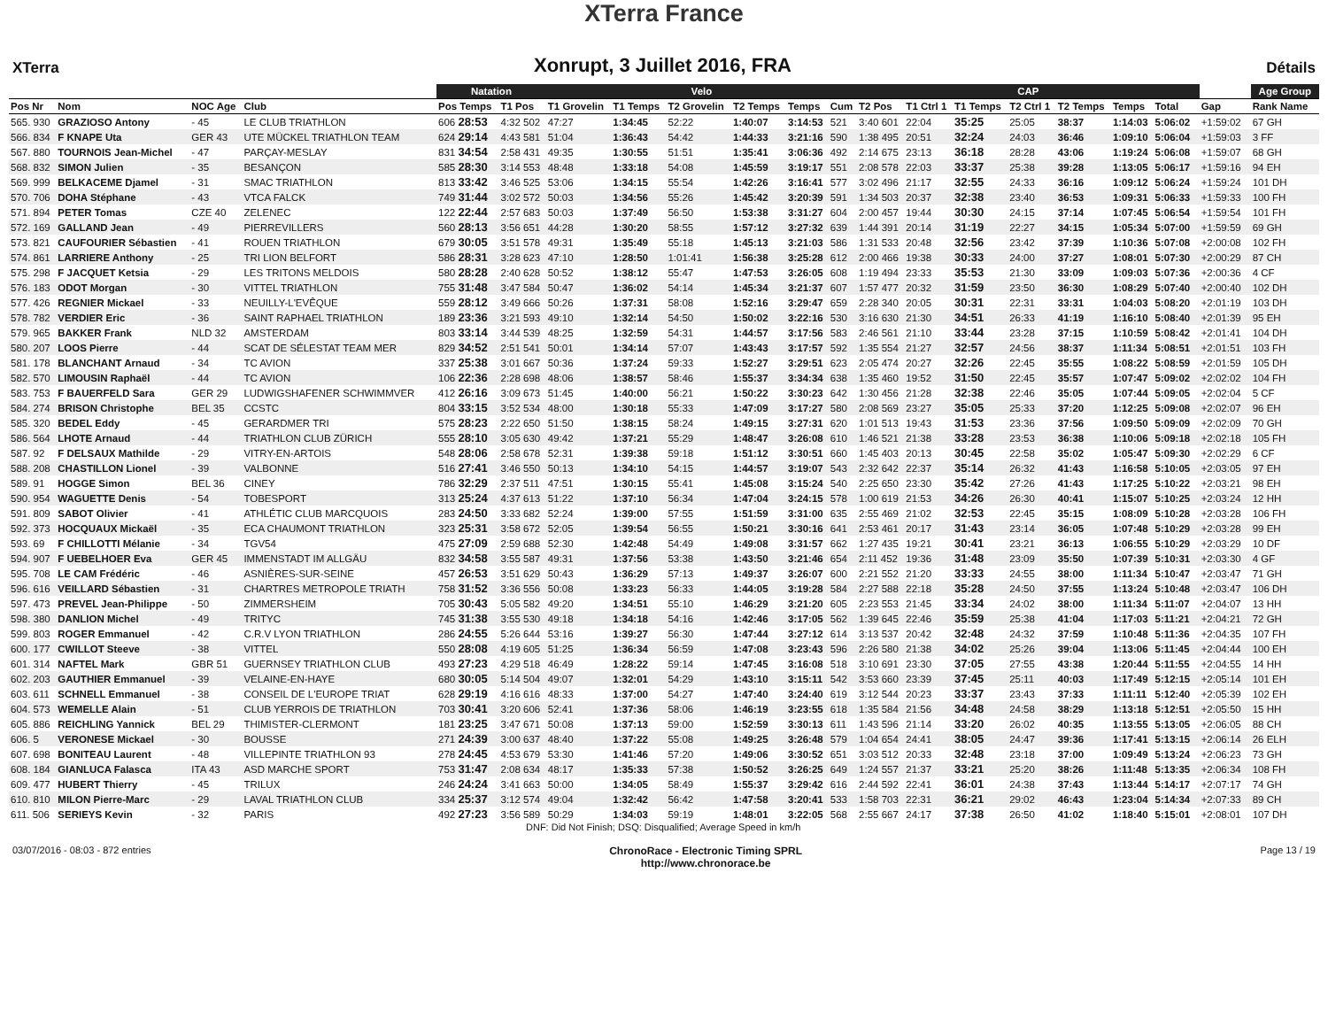XTerra France
XTerra Xonrupt, 3 Juillet 2016, FRA Détails
| | | | | | Natation | | Velo | | | | | | CAP | | | | | | | | | | Age Group | |
| --- | --- | --- | --- | --- | --- | --- | --- | --- | --- | --- | --- | --- | --- | --- | --- | --- | --- | --- | --- | --- | --- | --- | --- | --- |
| Pos Nr | Nom | NOC Age | Club | | Pos Temps | T1 Pos | T1 Grovelin | T1 Temps | T2 Grovelin | T2 Temps | Temps | Cum | T2 Pos | T1 Ctrl 1 | T1 Temps | T2 Ctrl 1 | T2 Temps | Temps | Total | | Gap | | Rank Name | |
| 565. 930 | GRAZIOSO Antony | - 45 | LE CLUB TRIATHLON | | 606 28:53 | 4:32 502 | 47:27 | 1:34:45 | 52:22 | 1:40:07 | 3:14:53 | 521 | 3:40 601 | 22:04 | 35:25 | 25:05 | 38:37 | 1:14:03 | 5:06:02 | | +1:59:02 | | 67 GH | |
| 566. 834 | F KNAPE Uta | GER 43 | UTE MÜCKEL TRIATHLON TEAM | | 624 29:14 | 4:43 581 | 51:04 | 1:36:43 | 54:42 | 1:44:33 | 3:21:16 | 590 | 1:38 495 | 20:51 | 32:24 | 24:03 | 36:46 | 1:09:10 | 5:06:04 | | +1:59:03 | | 3 FF | |
| 567. 880 | TOURNOIS Jean-Michel | - 47 | PARÇAY-MESLAY | | 831 34:54 | 2:58 431 | 49:35 | 1:30:55 | 51:51 | 1:35:41 | 3:06:36 | 492 | 2:14 675 | 23:13 | 36:18 | 28:28 | 43:06 | 1:19:24 | 5:06:08 | | +1:59:07 | | 68 GH | |
| 568. 832 | SIMON Julien | - 35 | BESANÇON | | 585 28:30 | 3:14 553 | 48:48 | 1:33:18 | 54:08 | 1:45:59 | 3:19:17 | 551 | 2:08 578 | 22:03 | 33:37 | 25:38 | 39:28 | 1:13:05 | 5:06:17 | | +1:59:16 | | 94 EH | |
| 569. 999 | BELKACEME Djamel | - 31 | SMAC TRIATHLON | | 813 33:42 | 3:46 525 | 53:06 | 1:34:15 | 55:54 | 1:42:26 | 3:16:41 | 577 | 3:02 496 | 21:17 | 32:55 | 24:33 | 36:16 | 1:09:12 | 5:06:24 | | +1:59:24 | | 101 DH | |
| 570. 706 | DOHA Stéphane | - 43 | VTCA FALCK | | 749 31:44 | 3:02 572 | 50:03 | 1:34:56 | 55:26 | 1:45:42 | 3:20:39 | 591 | 1:34 503 | 20:37 | 32:38 | 23:40 | 36:53 | 1:09:31 | 5:06:33 | | +1:59:33 | | 100 FH | |
| 571. 894 | PETER Tomas | CZE 40 | ZELENEC | | 122 22:44 | 2:57 683 | 50:03 | 1:37:49 | 56:50 | 1:53:38 | 3:31:27 | 604 | 2:00 457 | 19:44 | 30:30 | 24:15 | 37:14 | 1:07:45 | 5:06:54 | | +1:59:54 | | 101 FH | |
| 572. 169 | GALLAND Jean | - 49 | PIERREVILLERS | | 560 28:13 | 3:56 651 | 44:28 | 1:30:20 | 58:55 | 1:57:12 | 3:27:32 | 639 | 1:44 391 | 20:14 | 31:19 | 22:27 | 34:15 | 1:05:34 | 5:07:00 | | +1:59:59 | | 69 GH | |
| 573. 821 | CAUFOURIER Sébastien | - 41 | ROUEN TRIATHLON | | 679 30:05 | 3:51 578 | 49:31 | 1:35:49 | 55:18 | 1:45:13 | 3:21:03 | 586 | 1:31 533 | 20:48 | 32:56 | 23:42 | 37:39 | 1:10:36 | 5:07:08 | | +2:00:08 | | 102 FH | |
| 574. 861 | LARRIERE Anthony | - 25 | TRI LION BELFORT | | 586 28:31 | 3:28 623 | 47:10 | 1:28:50 | 1:01:41 | 1:56:38 | 3:25:28 | 612 | 2:00 466 | 19:38 | 30:33 | 24:00 | 37:27 | 1:08:01 | 5:07:30 | | +2:00:29 | | 87 CH | |
| 575. 298 | F JACQUET Ketsia | - 29 | LES TRITONS MELDOIS | | 580 28:28 | 2:40 628 | 50:52 | 1:38:12 | 55:47 | 1:47:53 | 3:26:05 | 608 | 1:19 494 | 23:33 | 35:53 | 21:30 | 33:09 | 1:09:03 | 5:07:36 | | +2:00:36 | | 4 CF | |
| 576. 183 | ODOT Morgan | - 30 | VITTEL TRIATHLON | | 755 31:48 | 3:47 584 | 50:47 | 1:36:02 | 54:14 | 1:45:34 | 3:21:37 | 607 | 1:57 477 | 20:32 | 31:59 | 23:50 | 36:30 | 1:08:29 | 5:07:40 | | +2:00:40 | | 102 DH | |
| 577. 426 | REGNIER Mickael | - 33 | NEUILLY-L'EVÊQUE | | 559 28:12 | 3:49 666 | 50:26 | 1:37:31 | 58:08 | 1:52:16 | 3:29:47 | 659 | 2:28 340 | 20:05 | 30:31 | 22:31 | 33:31 | 1:04:03 | 5:08:20 | | +2:01:19 | | 103 DH | |
| 578. 782 | VERDIER Eric | - 36 | SAINT RAPHAEL TRIATHLON | | 189 23:36 | 3:21 593 | 49:10 | 1:32:14 | 54:50 | 1:50:02 | 3:22:16 | 530 | 3:16 630 | 21:30 | 34:51 | 26:33 | 41:19 | 1:16:10 | 5:08:40 | | +2:01:39 | | 95 EH | |
| 579. 965 | BAKKER Frank | NLD 32 | AMSTERDAM | | 803 33:14 | 3:44 539 | 48:25 | 1:32:59 | 54:31 | 1:44:57 | 3:17:56 | 583 | 2:46 561 | 21:10 | 33:44 | 23:28 | 37:15 | 1:10:59 | 5:08:42 | | +2:01:41 | | 104 DH | |
| 580. 207 | LOOS Pierre | - 44 | SCAT DE SÉLESTAT TEAM MER | | 829 34:52 | 2:51 541 | 50:01 | 1:34:14 | 57:07 | 1:43:43 | 3:17:57 | 592 | 1:35 554 | 21:27 | 32:57 | 24:56 | 38:37 | 1:11:34 | 5:08:51 | | +2:01:51 | | 103 FH | |
| 581. 178 | BLANCHANT Arnaud | - 34 | TC AVION | | 337 25:38 | 3:01 667 | 50:36 | 1:37:24 | 59:33 | 1:52:27 | 3:29:51 | 623 | 2:05 474 | 20:27 | 32:26 | 22:45 | 35:55 | 1:08:22 | 5:08:59 | | +2:01:59 | | 105 DH | |
| 582. 570 | LIMOUSIN Raphaël | - 44 | TC AVION | | 106 22:36 | 2:28 698 | 48:06 | 1:38:57 | 58:46 | 1:55:37 | 3:34:34 | 638 | 1:35 460 | 19:52 | 31:50 | 22:45 | 35:57 | 1:07:47 | 5:09:02 | | +2:02:02 | | 104 FH | |
| 583. 753 | F BAUERFELD Sara | GER 29 | LUDWIGSHAFENER SCHWIMMVER | | 412 26:16 | 3:09 673 | 51:45 | 1:40:00 | 56:21 | 1:50:22 | 3:30:23 | 642 | 1:30 456 | 21:28 | 32:38 | 22:46 | 35:05 | 1:07:44 | 5:09:05 | | +2:02:04 | | 5 CF | |
| 584. 274 | BRISON Christophe | BEL 35 | CCSTC | | 804 33:15 | 3:52 534 | 48:00 | 1:30:18 | 55:33 | 1:47:09 | 3:17:27 | 580 | 2:08 569 | 23:27 | 35:05 | 25:33 | 37:20 | 1:12:25 | 5:09:08 | | +2:02:07 | | 96 EH | |
| 585. 320 | BEDEL Eddy | - 45 | GERARDMER TRI | | 575 28:23 | 2:22 650 | 51:50 | 1:38:15 | 58:24 | 1:49:15 | 3:27:31 | 620 | 1:01 513 | 19:43 | 31:53 | 23:36 | 37:56 | 1:09:50 | 5:09:09 | | +2:02:09 | | 70 GH | |
| 586. 564 | LHOTE Arnaud | - 44 | TRIATHLON CLUB ZÜRICH | | 555 28:10 | 3:05 630 | 49:42 | 1:37:21 | 55:29 | 1:48:47 | 3:26:08 | 610 | 1:46 521 | 21:38 | 33:28 | 23:53 | 36:38 | 1:10:06 | 5:09:18 | | +2:02:18 | | 105 FH | |
| 587. 92 | F DELSAUX Mathilde | - 29 | VITRY-EN-ARTOIS | | 548 28:06 | 2:58 678 | 52:31 | 1:39:38 | 59:18 | 1:51:12 | 3:30:51 | 660 | 1:45 403 | 20:13 | 30:45 | 22:58 | 35:02 | 1:05:47 | 5:09:30 | | +2:02:29 | | 6 CF | |
| 588. 208 | CHASTILLON Lionel | - 39 | VALBONNE | | 516 27:41 | 3:46 550 | 50:13 | 1:34:10 | 54:15 | 1:44:57 | 3:19:07 | 543 | 2:32 642 | 22:37 | 35:14 | 26:32 | 41:43 | 1:16:58 | 5:10:05 | | +2:03:05 | | 97 EH | |
| 589. 91 | HOGGE Simon | BEL 36 | CINEY | | 786 32:29 | 2:37 511 | 47:51 | 1:30:15 | 55:41 | 1:45:08 | 3:15:24 | 540 | 2:25 650 | 23:30 | 35:42 | 27:26 | 41:43 | 1:17:25 | 5:10:22 | | +2:03:21 | | 98 EH | |
| 590. 954 | WAGUETTE Denis | - 54 | TOBESPORT | | 313 25:24 | 4:37 613 | 51:22 | 1:37:10 | 56:34 | 1:47:04 | 3:24:15 | 578 | 1:00 619 | 21:53 | 34:26 | 26:30 | 40:41 | 1:15:07 | 5:10:25 | | +2:03:24 | | 12 HH | |
| 591. 809 | SABOT Olivier | - 41 | ATHLÉTIC CLUB MARCQUOIS | | 283 24:50 | 3:33 682 | 52:24 | 1:39:00 | 57:55 | 1:51:59 | 3:31:00 | 635 | 2:55 469 | 21:02 | 32:53 | 22:45 | 35:15 | 1:08:09 | 5:10:28 | | +2:03:28 | | 106 FH | |
| 592. 373 | HOCQUAUX Mickaël | - 35 | ECA CHAUMONT TRIATHLON | | 323 25:31 | 3:58 672 | 52:05 | 1:39:54 | 56:55 | 1:50:21 | 3:30:16 | 641 | 2:53 461 | 20:17 | 31:43 | 23:14 | 36:05 | 1:07:48 | 5:10:29 | | +2:03:28 | | 99 EH | |
| 593. 69 | F CHILLOTTI Mélanie | - 34 | TGV54 | | 475 27:09 | 2:59 688 | 52:30 | 1:42:48 | 54:49 | 1:49:08 | 3:31:57 | 662 | 1:27 435 | 19:21 | 30:41 | 23:21 | 36:13 | 1:06:55 | 5:10:29 | | +2:03:29 | | 10 DF | |
| 594. 907 | F UEBELHOER Eva | GER 45 | IMMENSTADT IM ALLGÄU | | 832 34:58 | 3:55 587 | 49:31 | 1:37:56 | 53:38 | 1:43:50 | 3:21:46 | 654 | 2:11 452 | 19:36 | 31:48 | 23:09 | 35:50 | 1:07:39 | 5:10:31 | | +2:03:30 | | 4 GF | |
| 595. 708 | LE CAM Frédéric | - 46 | ASNIÈRES-SUR-SEINE | | 457 26:53 | 3:51 629 | 50:43 | 1:36:29 | 57:13 | 1:49:37 | 3:26:07 | 600 | 2:21 552 | 21:20 | 33:33 | 24:55 | 38:00 | 1:11:34 | 5:10:47 | | +2:03:47 | | 71 GH | |
| 596. 616 | VEILLARD Sébastien | - 31 | CHARTRES METROPOLE TRIATH | | 758 31:52 | 3:36 556 | 50:08 | 1:33:23 | 56:33 | 1:44:05 | 3:19:28 | 584 | 2:27 588 | 22:18 | 35:28 | 24:50 | 37:55 | 1:13:24 | 5:10:48 | | +2:03:47 | | 106 DH | |
| 597. 473 | PREVEL Jean-Philippe | - 50 | ZIMMERSHEIM | | 705 30:43 | 5:05 582 | 49:20 | 1:34:51 | 55:10 | 1:46:29 | 3:21:20 | 605 | 2:23 553 | 21:45 | 33:34 | 24:02 | 38:00 | 1:11:34 | 5:11:07 | | +2:04:07 | | 13 HH | |
| 598. 380 | DANLION Michel | - 49 | TRITYC | | 745 31:38 | 3:55 530 | 49:18 | 1:34:18 | 54:16 | 1:42:46 | 3:17:05 | 562 | 1:39 645 | 22:46 | 35:59 | 25:38 | 41:04 | 1:17:03 | 5:11:21 | | +2:04:21 | | 72 GH | |
| 599. 803 | ROGER Emmanuel | - 42 | C.R.V LYON TRIATHLON | | 286 24:55 | 5:26 644 | 53:16 | 1:39:27 | 56:30 | 1:47:44 | 3:27:12 | 614 | 3:13 537 | 20:42 | 32:48 | 24:32 | 37:59 | 1:10:48 | 5:11:36 | | +2:04:35 | | 107 FH | |
| 600. 177 | CWILLOT Steeve | - 38 | VITTEL | | 550 28:08 | 4:19 605 | 51:25 | 1:36:34 | 56:59 | 1:47:08 | 3:23:43 | 596 | 2:26 580 | 21:38 | 34:02 | 25:26 | 39:04 | 1:13:06 | 5:11:45 | | +2:04:44 | | 100 EH | |
| 601. 314 | NAFTEL Mark | GBR 51 | GUERNSEY TRIATHLON CLUB | | 493 27:23 | 4:29 518 | 46:49 | 1:28:22 | 59:14 | 1:47:45 | 3:16:08 | 518 | 3:10 691 | 23:30 | 37:05 | 27:55 | 43:38 | 1:20:44 | 5:11:55 | | +2:04:55 | | 14 HH | |
| 602. 203 | GAUTHIER Emmanuel | - 39 | VELAINE-EN-HAYE | | 680 30:05 | 5:14 504 | 49:07 | 1:32:01 | 54:29 | 1:43:10 | 3:15:11 | 542 | 3:53 660 | 23:39 | 37:45 | 25:11 | 40:03 | 1:17:49 | 5:12:15 | | +2:05:14 | | 101 EH | |
| 603. 611 | SCHNELL Emmanuel | - 38 | CONSEIL DE L'EUROPE TRIAT | | 628 29:19 | 4:16 616 | 48:33 | 1:37:00 | 54:27 | 1:47:40 | 3:24:40 | 619 | 3:12 544 | 20:23 | 33:37 | 23:43 | 37:33 | 1:11:11 | 5:12:40 | | +2:05:39 | | 102 EH | |
| 604. 573 | WEMELLE Alain | - 51 | CLUB YERROIS DE TRIATHLON | | 703 30:41 | 3:20 606 | 52:41 | 1:37:36 | 58:06 | 1:46:19 | 3:23:55 | 618 | 1:35 584 | 21:56 | 34:48 | 24:58 | 38:29 | 1:13:18 | 5:12:51 | | +2:05:50 | | 15 HH | |
| 605. 886 | REICHLING Yannick | BEL 29 | THIMISTER-CLERMONT | | 181 23:25 | 3:47 671 | 50:08 | 1:37:13 | 59:00 | 1:52:59 | 3:30:13 | 611 | 1:43 596 | 21:14 | 33:20 | 26:02 | 40:35 | 1:13:55 | 5:13:05 | | +2:06:05 | | 88 CH | |
| 606. 5 | VERONESE Mickael | - 30 | BOUSSE | | 271 24:39 | 3:00 637 | 48:40 | 1:37:22 | 55:08 | 1:49:25 | 3:26:48 | 579 | 1:04 654 | 24:41 | 38:05 | 24:47 | 39:36 | 1:17:41 | 5:13:15 | | +2:06:14 | | 26 ELH | |
| 607. 698 | BONITEAU Laurent | - 48 | VILLEPINTE TRIATHLON 93 | | 278 24:45 | 4:53 679 | 53:30 | 1:41:46 | 57:20 | 1:49:06 | 3:30:52 | 651 | 3:03 512 | 20:33 | 32:48 | 23:18 | 37:00 | 1:09:49 | 5:13:24 | | +2:06:23 | | 73 GH | |
| 608. 184 | GIANLUCA Falasca | ITA 43 | ASD MARCHE SPORT | | 753 31:47 | 2:08 634 | 48:17 | 1:35:33 | 57:38 | 1:50:52 | 3:26:25 | 649 | 1:24 557 | 21:37 | 33:21 | 25:20 | 38:26 | 1:11:48 | 5:13:35 | | +2:06:34 | | 108 FH | |
| 609. 477 | HUBERT Thierry | - 45 | TRILUX | | 246 24:24 | 3:41 663 | 50:00 | 1:34:05 | 58:49 | 1:55:37 | 3:29:42 | 616 | 2:44 592 | 22:41 | 36:01 | 24:38 | 37:43 | 1:13:44 | 5:14:17 | | +2:07:17 | | 74 GH | |
| 610. 810 | MILON Pierre-Marc | - 29 | LAVAL TRIATHLON CLUB | | 334 25:37 | 3:12 574 | 49:04 | 1:32:42 | 56:42 | 1:47:58 | 3:20:41 | 533 | 1:58 703 | 22:31 | 36:21 | 29:02 | 46:43 | 1:23:04 | 5:14:34 | | +2:07:33 | | 89 CH | |
| 611. 506 | SERIEYS Kevin | - 32 | PARIS | | 492 27:23 | 3:56 589 | 50:29 | 1:34:03 | 59:19 | 1:48:01 | 3:22:05 | 568 | 2:55 667 | 24:17 | 37:38 | 26:50 | 41:02 | 1:18:40 | 5:15:01 | | +2:08:01 | | 107 DH | |
DNF: Did Not Finish; DSQ: Disqualified; Average Speed in km/h
03/07/2016 - 08:03 - 872 entries ChronoRace - Electronic Timing SPRL
http://www.chronorace.be Page 13 / 19